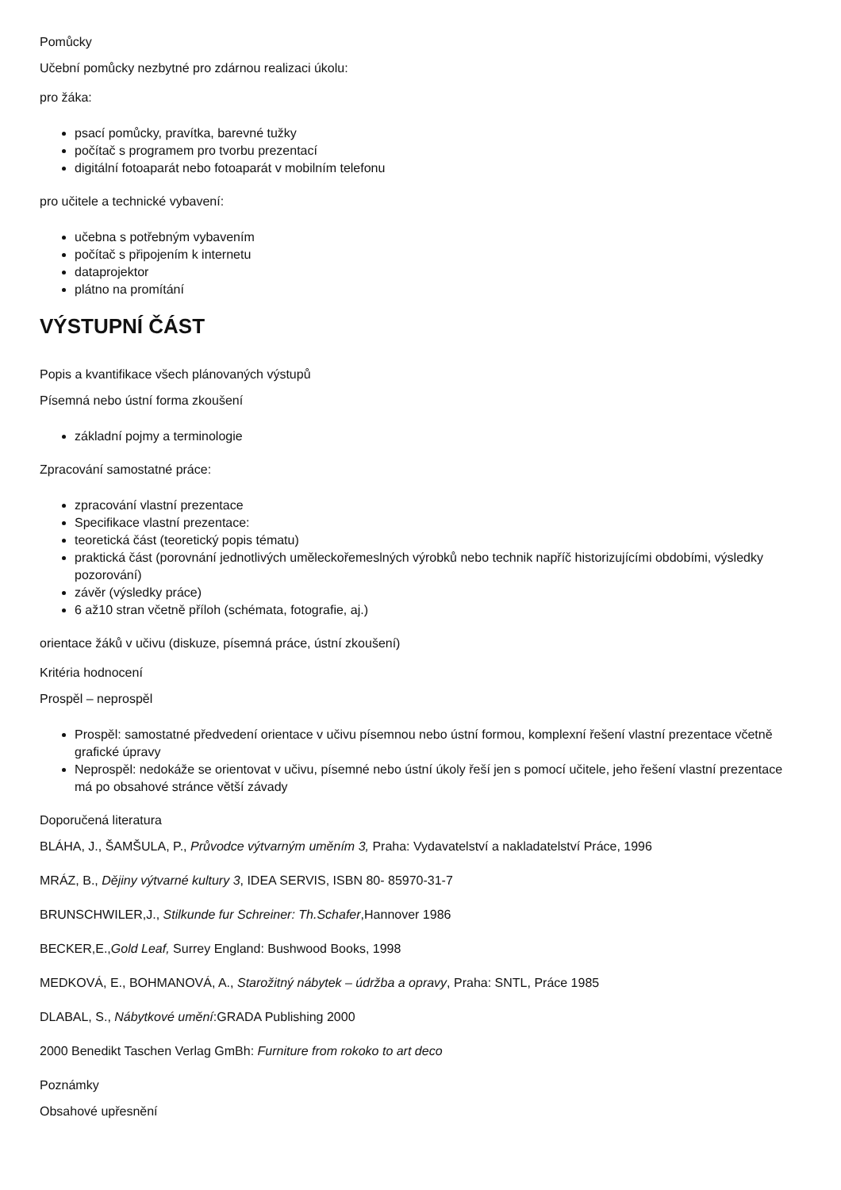Pomůcky
Učební pomůcky nezbytné pro zdárnou realizaci úkolu:
pro žáka:
psací pomůcky, pravítka, barevné tužky
počítač s programem pro tvorbu prezentací
digitální fotoaparát nebo fotoaparát v mobilním telefonu
pro učitele a technické vybavení:
učebna s potřebným vybavením
počítač s připojením k internetu
dataprojektor
plátno na promítání
VÝSTUPNÍ ČÁST
Popis a kvantifikace všech plánovaných výstupů
Písemná nebo ústní forma zkoušení
základní pojmy a terminologie
Zpracování samostatné práce:
zpracování vlastní prezentace
Specifikace vlastní prezentace:
teoretická část (teoretický popis tématu)
praktická část (porovnání jednotlivých uměleckořemeslných výrobků nebo technik napříč historizujícími obdobími, výsledky pozorování)
závěr (výsledky práce)
6 až10 stran včetně příloh (schémata, fotografie, aj.)
orientace žáků v učivu (diskuze, písemná práce, ústní zkoušení)
Kritéria hodnocení
Prospěl – neprospěl
Prospěl: samostatné předvedení orientace v učivu písemnou nebo ústní formou, komplexní řešení vlastní prezentace včetně grafické úpravy
Neprospěl: nedokáže se orientovat v učivu, písemné nebo ústní úkoly řeší jen s pomocí učitele, jeho řešení vlastní prezentace má po obsahové stránce větší závady
Doporučená literatura
BLÁHA, J., ŠAMŠULA, P., Průvodce výtvarným uměním 3, Praha: Vydavatelství a nakladatelství Práce, 1996
MRÁZ, B., Dějiny výtvarné kultury 3, IDEA SERVIS, ISBN 80- 85970-31-7
BRUNSCHWILER,J., Stilkunde fur Schreiner: Th.Schafer,Hannover 1986
BECKER,E.,Gold Leaf, Surrey England: Bushwood Books, 1998
MEDKOVÁ, E., BOHMANOVÁ, A., Starožitný nábytek – údržba a opravy, Praha: SNTL, Práce 1985
DLABAL, S., Nábytkové umění:GRADA Publishing 2000
2000 Benedikt Taschen Verlag GmBh: Furniture from rokoko to art deco
Poznámky
Obsahové upřesnění